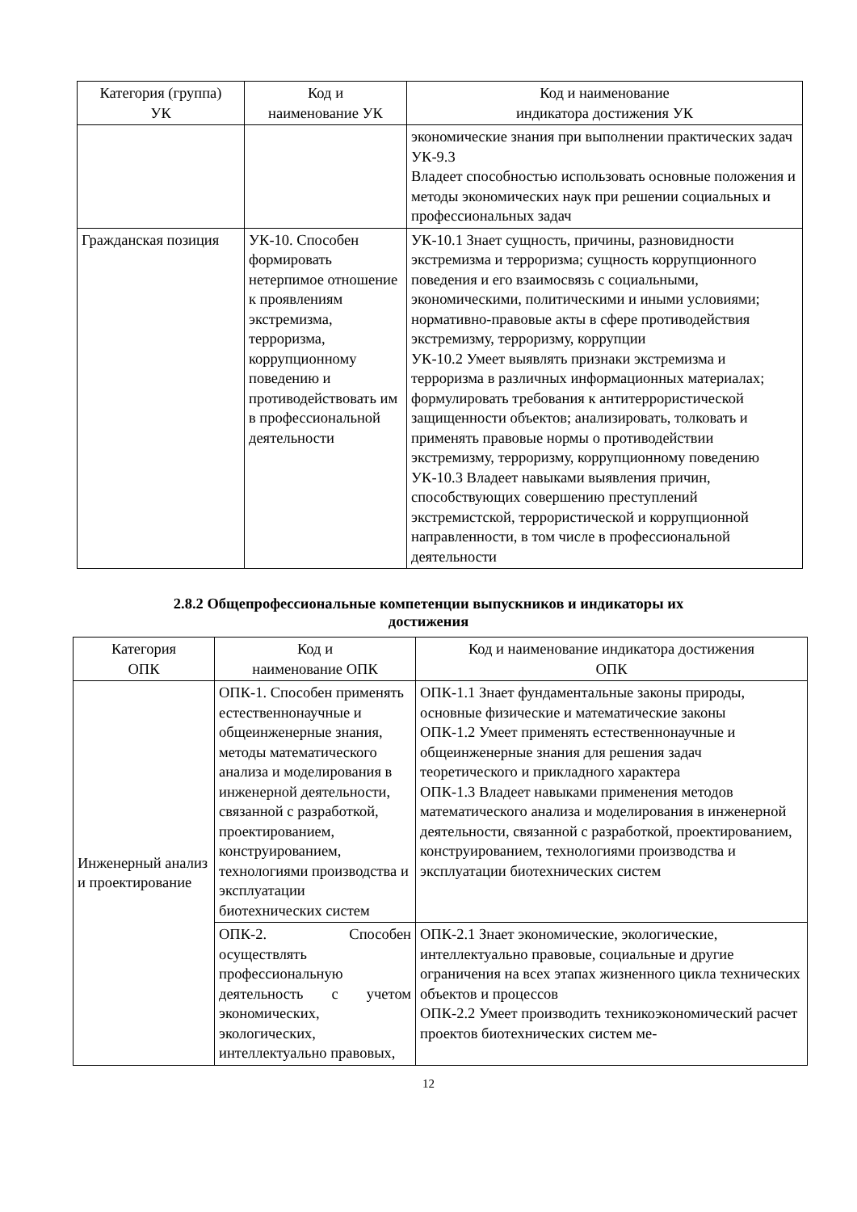| Категория (группа) УК | Код и наименование УК | Код и наименование индикатора достижения УК |
| --- | --- | --- |
| | | экономические знания при выполнении практических задач УК-9.3 Владеет способностью использовать основные положения и методы экономических наук при решении социальных и профессиональных задач |
| Гражданская позиция | УК-10. Способен формировать нетерпимое отношение к проявлениям экстремизма, терроризма, коррупционному поведению и противодействовать им в профессиональной деятельности | УК-10.1 Знает сущность, причины, разновидности экстремизма и терроризма; сущность коррупционного поведения и его взаимосвязь с социальными, экономическими, политическими и иными условиями; нормативно-правовые акты в сфере противодействия экстремизму, терроризму, коррупции УК-10.2 Умеет выявлять признаки экстремизма и терроризма в различных информационных материалах; формулировать требования к антитеррористической защищенности объектов; анализировать, толковать и применять правовые нормы о противодействии экстремизму, терроризму, коррупционному поведению УК-10.3 Владеет навыками выявления причин, способствующих совершению преступлений экстремистской, террористической и коррупционной направленности, в том числе в профессиональной деятельности |
2.8.2 Общепрофессиональные компетенции выпускников и индикаторы их
достижения
| Категория ОПК | Код и наименование ОПК | Код и наименование индикатора достижения ОПК |
| --- | --- | --- |
| Инженерный анализ и проектирование | ОПК-1. Способен применять естественнонаучные и общеинженерные знания, методы математического анализа и моделирования в инженерной деятельности, связанной с разработкой, проектированием, конструированием, технологиями производства и эксплуатации биотехнических систем | ОПК-1.1 Знает фундаментальные законы природы, основные физические и математические законы ОПК-1.2 Умеет применять естественнонаучные и общеинженерные знания для решения задач теоретического и прикладного характера ОПК-1.3 Владеет навыками применения методов математического анализа и моделирования в инженерной деятельности, связанной с разработкой, проектированием, конструированием, технологиями производства и эксплуатации биотехнических систем |
| | ОПК-2. Способен осуществлять профессиональную деятельность с учетом экономических, экологических, интеллектуально правовых, | ОПК-2.1 Знает экономические, экологические, интеллектуально правовые, социальные и другие ограничения на всех этапах жизненного цикла технических объектов и процессов ОПК-2.2 Умеет производить техникоэкономический расчет проектов биотехнических систем ме- |
12